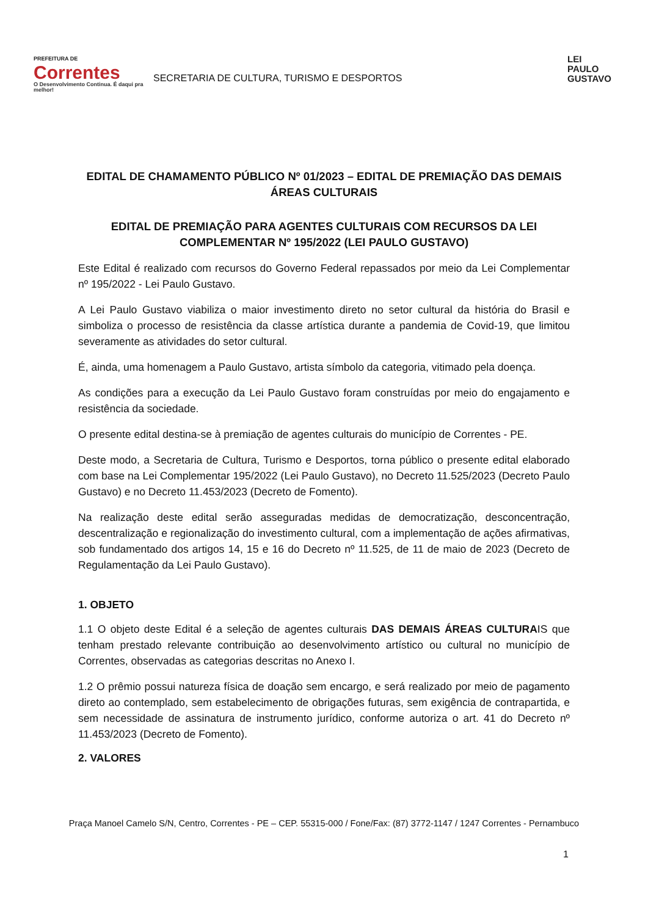PREFEITURA DE
Correntes
O Desenvolvimento Continua. É daqui pra melhor!
SECRETARIA DE CULTURA, TURISMO E DESPORTOS
LEI
PAULO
GUSTAVO
EDITAL DE CHAMAMENTO PÚBLICO Nº 01/2023 – EDITAL DE PREMIAÇÃO DAS DEMAIS ÁREAS CULTURAIS
EDITAL DE PREMIAÇÃO PARA AGENTES CULTURAIS COM RECURSOS DA LEI COMPLEMENTAR Nº 195/2022 (LEI PAULO GUSTAVO)
Este Edital é realizado com recursos do Governo Federal repassados por meio da Lei Complementar nº 195/2022 - Lei Paulo Gustavo.
A Lei Paulo Gustavo viabiliza o maior investimento direto no setor cultural da história do Brasil e simboliza o processo de resistência da classe artística durante a pandemia de Covid-19, que limitou severamente as atividades do setor cultural.
É, ainda, uma homenagem a Paulo Gustavo, artista símbolo da categoria, vitimado pela doença.
As condições para a execução da Lei Paulo Gustavo foram construídas por meio do engajamento e resistência da sociedade.
O presente edital destina-se à premiação de agentes culturais do município de Correntes - PE.
Deste modo, a Secretaria de Cultura, Turismo e Desportos, torna público o presente edital elaborado com base na Lei Complementar 195/2022 (Lei Paulo Gustavo), no Decreto 11.525/2023 (Decreto Paulo Gustavo) e no Decreto 11.453/2023 (Decreto de Fomento).
Na realização deste edital serão asseguradas medidas de democratização, desconcentração, descentralização e regionalização do investimento cultural, com a implementação de ações afirmativas, sob fundamentado dos artigos 14, 15 e 16 do Decreto nº 11.525, de 11 de maio de 2023 (Decreto de Regulamentação da Lei Paulo Gustavo).
1. OBJETO
1.1 O objeto deste Edital é a seleção de agentes culturais DAS DEMAIS ÁREAS CULTURAIS que tenham prestado relevante contribuição ao desenvolvimento artístico ou cultural no município de Correntes, observadas as categorias descritas no Anexo I.
1.2 O prêmio possui natureza física de doação sem encargo, e será realizado por meio de pagamento direto ao contemplado, sem estabelecimento de obrigações futuras, sem exigência de contrapartida, e sem necessidade de assinatura de instrumento jurídico, conforme autoriza o art. 41 do Decreto nº 11.453/2023 (Decreto de Fomento).
2. VALORES
Praça Manoel Camelo S/N, Centro, Correntes - PE – CEP. 55315-000 / Fone/Fax: (87) 3772-1147 / 1247 Correntes - Pernambuco
1